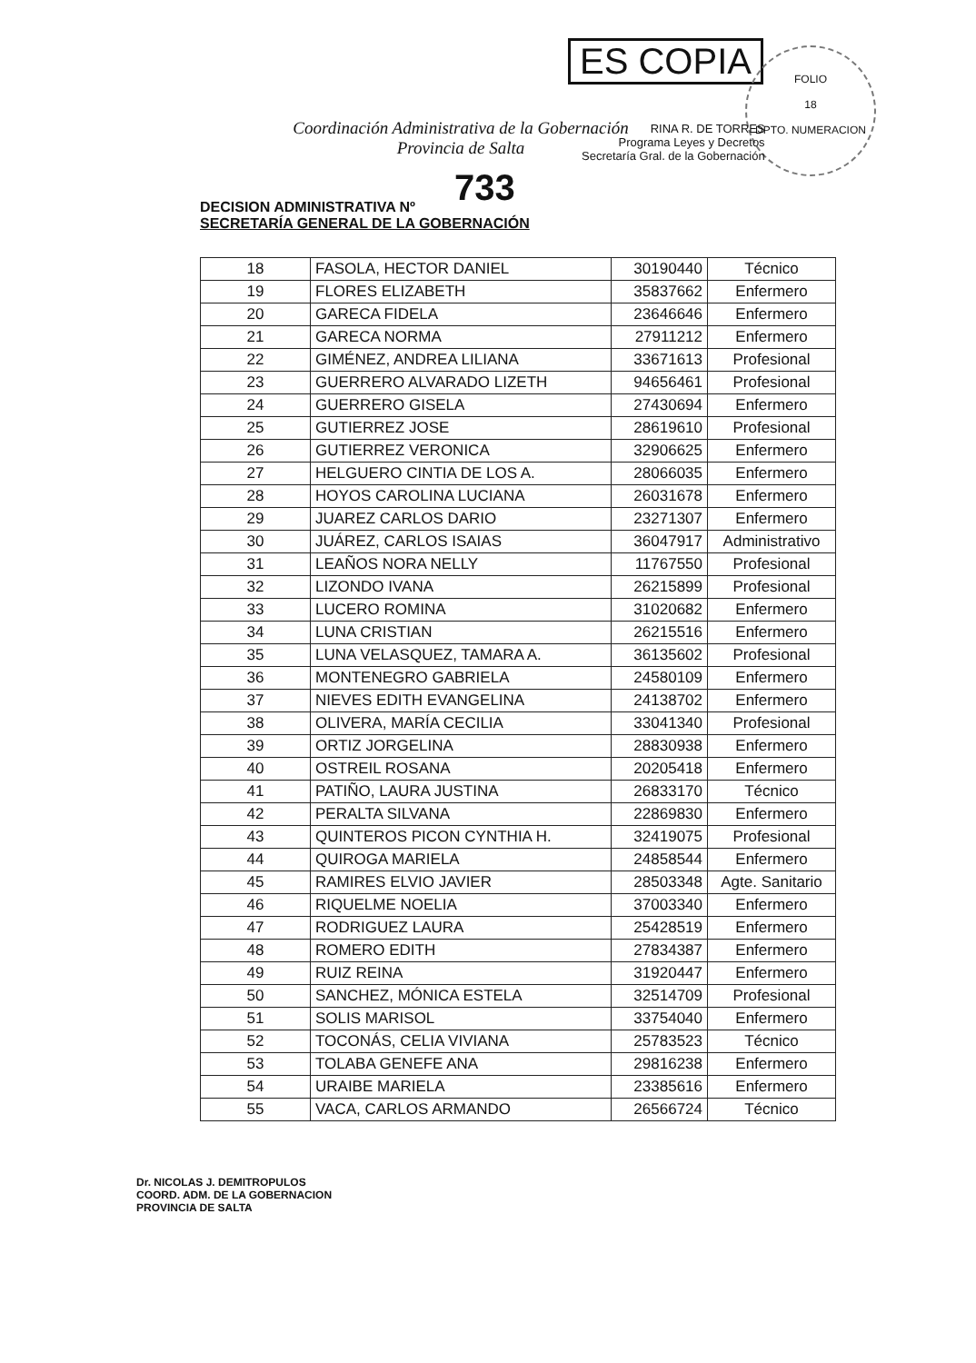ES COPIA
FOLIO
18
DPTO. NUMERACION
RINA R. DE TORRES
Programa Leyes y Decretos
Secretaría Gral. de la Gobernación
Coordinación Administrativa de la Gobernación
Provincia de Salta
733
DECISION ADMINISTRATIVA Nº
SECRETARÍA GENERAL DE LA GOBERNACIÓN
| 18 | FASOLA, HECTOR DANIEL | 30190440 | Técnico |
| 19 | FLORES ELIZABETH | 35837662 | Enfermero |
| 20 | GARECA FIDELA | 23646646 | Enfermero |
| 21 | GARECA NORMA | 27911212 | Enfermero |
| 22 | GIMÉNEZ, ANDREA LILIANA | 33671613 | Profesional |
| 23 | GUERRERO ALVARADO LIZETH | 94656461 | Profesional |
| 24 | GUERRERO GISELA | 27430694 | Enfermero |
| 25 | GUTIERREZ JOSE | 28619610 | Profesional |
| 26 | GUTIERREZ VERONICA | 32906625 | Enfermero |
| 27 | HELGUERO CINTIA DE LOS A. | 28066035 | Enfermero |
| 28 | HOYOS CAROLINA LUCIANA | 26031678 | Enfermero |
| 29 | JUAREZ CARLOS DARIO | 23271307 | Enfermero |
| 30 | JUÁREZ, CARLOS ISAIAS | 36047917 | Administrativo |
| 31 | LEAÑOS NORA NELLY | 11767550 | Profesional |
| 32 | LIZONDO IVANA | 26215899 | Profesional |
| 33 | LUCERO ROMINA | 31020682 | Enfermero |
| 34 | LUNA CRISTIAN | 26215516 | Enfermero |
| 35 | LUNA VELASQUEZ, TAMARA A. | 36135602 | Profesional |
| 36 | MONTENEGRO GABRIELA | 24580109 | Enfermero |
| 37 | NIEVES EDITH EVANGELINA | 24138702 | Enfermero |
| 38 | OLIVERA, MARÍA CECILIA | 33041340 | Profesional |
| 39 | ORTIZ JORGELINA | 28830938 | Enfermero |
| 40 | OSTREIL ROSANA | 20205418 | Enfermero |
| 41 | PATIÑO, LAURA JUSTINA | 26833170 | Técnico |
| 42 | PERALTA SILVANA | 22869830 | Enfermero |
| 43 | QUINTEROS PICON CYNTHIA H. | 32419075 | Profesional |
| 44 | QUIROGA MARIELA | 24858544 | Enfermero |
| 45 | RAMIRES ELVIO JAVIER | 28503348 | Agte. Sanitario |
| 46 | RIQUELME NOELIA | 37003340 | Enfermero |
| 47 | RODRIGUEZ LAURA | 25428519 | Enfermero |
| 48 | ROMERO EDITH | 27834387 | Enfermero |
| 49 | RUIZ REINA | 31920447 | Enfermero |
| 50 | SANCHEZ, MÓNICA ESTELA | 32514709 | Profesional |
| 51 | SOLIS MARISOL | 33754040 | Enfermero |
| 52 | TOCONÁS, CELIA VIVIANA | 25783523 | Técnico |
| 53 | TOLABA GENEFE ANA | 29816238 | Enfermero |
| 54 | URAIBE MARIELA | 23385616 | Enfermero |
| 55 | VACA, CARLOS ARMANDO | 26566724 | Técnico |
Dr. NICOLAS J. DEMITROPULOS
COORD. ADM. DE LA GOBERNACION
PROVINCIA DE SALTA